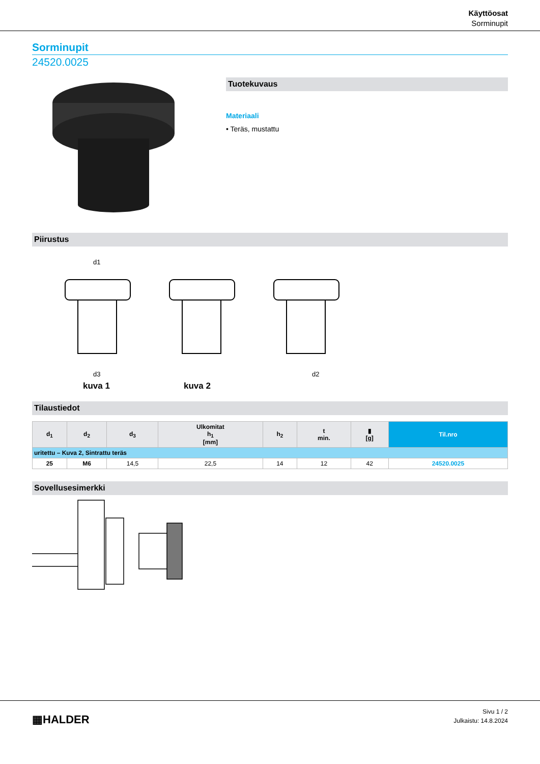Käyttöosat
Sorminupit
Sorminupit
24520.0025
Tuotekuvaus
Materiaali
• Teräs, mustattu
Piirustus
d1
d3
d2
kuva 1 kuva 2
Tilaustiedot
| d<sub>1</sub> | d<sub>2</sub> | d<sub>3</sub> | Ulkomitat h<sub>1</sub> [mm] | h<sub>2</sub> | t min. | ▮ [g] | Til.nro |
| --- | --- | --- | --- | --- | --- | --- | --- |
| uritettu – Kuva 2, Sintrattu teräs | | | | | | | |
| 25 | M6 | 14,5 | 22,5 | 14 | 12 | 42 | 24520.0025 |
Sovellusesimerkki
▦HALDER
Sivu 1 / 2
Julkaistu: 14.8.2024